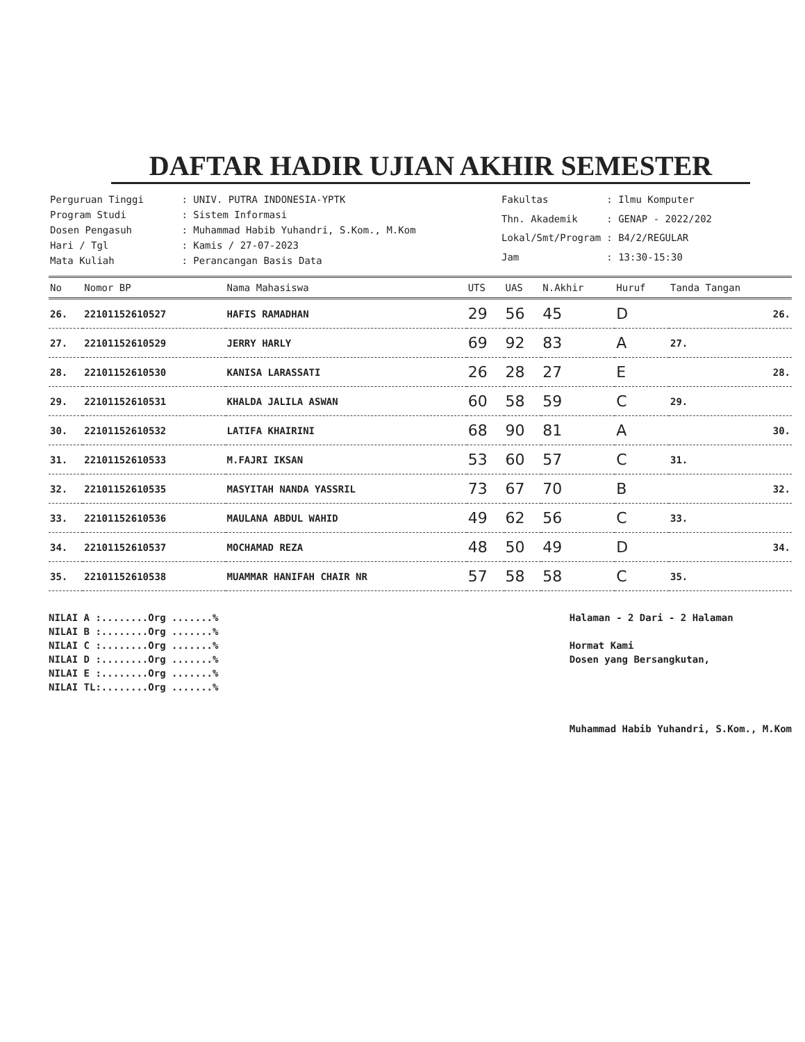DAFTAR HADIR UJIAN AKHIR SEMESTER
| Perguruan Tinggi | : UNIV. PUTRA INDONESIA-YPTK |
| Program Studi | : Sistem Informasi |
| Dosen Pengasuh | : Muhammad Habib Yuhandri, S.Kom., M.Kom |
| Hari / Tgl | : Kamis / 27-07-2023 |
| Mata Kuliah | : Perancangan Basis Data |
| Fakultas | : Ilmu Komputer |
| Thn. Akademik | : GENAP - 2022/202 |
| Lokal/Smt/Program | : B4/2/REGULAR |
| Jam | : 13:30-15:30 |
| No | Nomor BP | Nama Mahasiswa | UTS | UAS | N.Akhir | Huruf | Tanda Tangan |
| --- | --- | --- | --- | --- | --- | --- | --- |
| 26. | 22101152610527 | HAFIS RAMADHAN | 29 | 56 | 45 | D | 26. |
| 27. | 22101152610529 | JERRY HARLY | 69 | 92 | 83 | A | 27. |
| 28. | 22101152610530 | KANISA LARASSATI | 26 | 28 | 27 | E | 28. |
| 29. | 22101152610531 | KHALDA JALILA ASWAN | 60 | 58 | 59 | C | 29. |
| 30. | 22101152610532 | LATIFA KHAIRINI | 68 | 90 | 81 | A | 30. |
| 31. | 22101152610533 | M.FAJRI IKSAN | 53 | 60 | 57 | C | 31. |
| 32. | 22101152610535 | MASYITAH NANDA YASSRIL | 73 | 67 | 70 | B | 32. |
| 33. | 22101152610536 | MAULANA ABDUL WAHID | 49 | 62 | 56 | C | 33. |
| 34. | 22101152610537 | MOCHAMAD REZA | 48 | 50 | 49 | D | 34. |
| 35. | 22101152610538 | MUAMMAR HANIFAH CHAIR NR | 57 | 58 | 58 | C | 35. |
NILAI A :........Org .......%
NILAI B :........Org .......%
NILAI C :........Org .......%
NILAI D :........Org .......%
NILAI E :........Org .......%
NILAI TL:........Org .......%
Halaman - 2 Dari - 2 Halaman
Hormat Kami
Dosen yang Bersangkutan,
Muhammad Habib Yuhandri, S.Kom., M.Kom